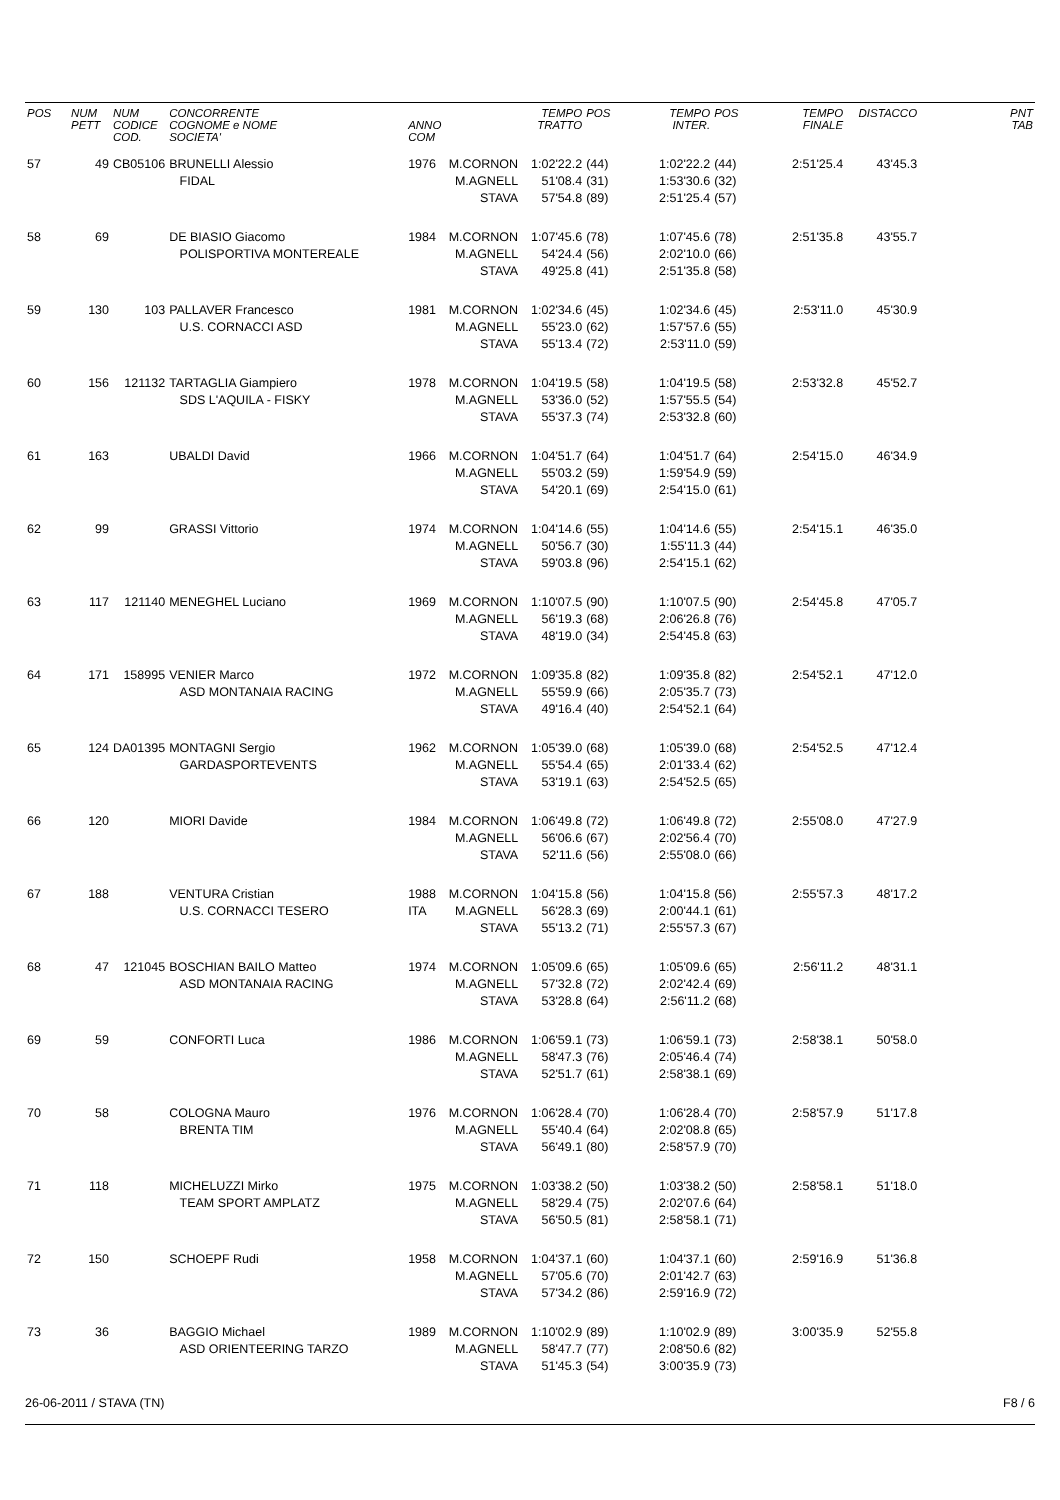| POS | NUM PETT | NUM CODICE COD. | CONCORRENTE COGNOME e NOME SOCIETA' | ANNO COM | | TEMPO TRATTO | POS | TEMPO INTER. | POS | TEMPO FINALE | DISTACCO | PNT TAB |
| --- | --- | --- | --- | --- | --- | --- | --- | --- | --- | --- | --- | --- |
| 57 | 49 | CB05106 | BRUNELLI Alessio FIDAL | 1976 | M.CORNON M.AGNELL STAVA | 1:02'22.2 51'08.4 57'54.8 | (44) (31) (89) | 1:02'22.2 1:53'30.6 2:51'25.4 | (44) (32) (57) | 2:51'25.4 | 43'45.3 | |
| 58 | 69 | | DE BIASIO Giacomo POLISPORTIVA MONTEREALE | 1984 | M.CORNON M.AGNELL STAVA | 1:07'45.6 54'24.4 49'25.8 | (78) (56) (41) | 1:07'45.6 2:02'10.0 2:51'35.8 | (78) (66) (58) | 2:51'35.8 | 43'55.7 | |
| 59 | 130 | 103 | PALLAVER Francesco U.S. CORNACCI ASD | 1981 | M.CORNON M.AGNELL STAVA | 1:02'34.6 55'23.0 55'13.4 | (45) (62) (72) | 1:02'34.6 1:57'57.6 2:53'11.0 | (45) (55) (59) | 2:53'11.0 | 45'30.9 | |
| 60 | 156 | 121132 | TARTAGLIA Giampiero SDS L'AQUILA - FISKY | 1978 | M.CORNON M.AGNELL STAVA | 1:04'19.5 53'36.0 55'37.3 | (58) (52) (74) | 1:04'19.5 1:57'55.5 2:53'32.8 | (58) (54) (60) | 2:53'32.8 | 45'52.7 | |
| 61 | 163 | | UBALDI David | 1966 | M.CORNON M.AGNELL STAVA | 1:04'51.7 55'03.2 54'20.1 | (64) (59) (69) | 1:04'51.7 1:59'54.9 2:54'15.0 | (64) (59) (61) | 2:54'15.0 | 46'34.9 | |
| 62 | 99 | | GRASSI Vittorio | 1974 | M.CORNON M.AGNELL STAVA | 1:04'14.6 50'56.7 59'03.8 | (55) (30) (96) | 1:04'14.6 1:55'11.3 2:54'15.1 | (55) (44) (62) | 2:54'15.1 | 46'35.0 | |
| 63 | 117 | 121140 | MENEGHEL Luciano | 1969 | M.CORNON M.AGNELL STAVA | 1:10'07.5 56'19.3 48'19.0 | (90) (68) (34) | 1:10'07.5 2:06'26.8 2:54'45.8 | (90) (76) (63) | 2:54'45.8 | 47'05.7 | |
| 64 | 171 | 158995 | VENIER Marco ASD MONTANAIA RACING | 1972 | M.CORNON M.AGNELL STAVA | 1:09'35.8 55'59.9 49'16.4 | (82) (66) (40) | 1:09'35.8 2:05'35.7 2:54'52.1 | (82) (73) (64) | 2:54'52.1 | 47'12.0 | |
| 65 | 124 | DA01395 | MONTAGNI Sergio GARDASPORTEVENTS | 1962 | M.CORNON M.AGNELL STAVA | 1:05'39.0 55'54.4 53'19.1 | (68) (65) (63) | 1:05'39.0 2:01'33.4 2:54'52.5 | (68) (62) (65) | 2:54'52.5 | 47'12.4 | |
| 66 | 120 | | MIORI Davide | 1984 | M.CORNON M.AGNELL STAVA | 1:06'49.8 56'06.6 52'11.6 | (72) (67) (56) | 1:06'49.8 2:02'56.4 2:55'08.0 | (72) (70) (66) | 2:55'08.0 | 47'27.9 | |
| 67 | 188 | | VENTURA Cristian U.S. CORNACCI TESERO | 1988 ITA | M.CORNON M.AGNELL STAVA | 1:04'15.8 56'28.3 55'13.2 | (56) (69) (71) | 1:04'15.8 2:00'44.1 2:55'57.3 | (56) (61) (67) | 2:55'57.3 | 48'17.2 | |
| 68 | 47 | 121045 | BOSCHIAN BAILO Matteo ASD MONTANAIA RACING | 1974 | M.CORNON M.AGNELL STAVA | 1:05'09.6 57'32.8 53'28.8 | (65) (72) (64) | 1:05'09.6 2:02'42.4 2:56'11.2 | (65) (69) (68) | 2:56'11.2 | 48'31.1 | |
| 69 | 59 | | CONFORTI Luca | 1986 | M.CORNON M.AGNELL STAVA | 1:06'59.1 58'47.3 52'51.7 | (73) (76) (61) | 1:06'59.1 2:05'46.4 2:58'38.1 | (73) (74) (69) | 2:58'38.1 | 50'58.0 | |
| 70 | 58 | | COLOGNA Mauro BRENTA TIM | 1976 | M.CORNON M.AGNELL STAVA | 1:06'28.4 55'40.4 56'49.1 | (70) (64) (80) | 1:06'28.4 2:02'08.8 2:58'57.9 | (70) (65) (70) | 2:58'57.9 | 51'17.8 | |
| 71 | 118 | | MICHELUZZI Mirko TEAM SPORT AMPLATZ | 1975 | M.CORNON M.AGNELL STAVA | 1:03'38.2 58'29.4 56'50.5 | (50) (75) (81) | 1:03'38.2 2:02'07.6 2:58'58.1 | (50) (64) (71) | 2:58'58.1 | 51'18.0 | |
| 72 | 150 | | SCHOEPF Rudi | 1958 | M.CORNON M.AGNELL STAVA | 1:04'37.1 57'05.6 57'34.2 | (60) (70) (86) | 1:04'37.1 2:01'42.7 2:59'16.9 | (60) (63) (72) | 2:59'16.9 | 51'36.8 | |
| 73 | 36 | | BAGGIO Michael ASD ORIENTEERING TARZO | 1989 | M.CORNON M.AGNELL STAVA | 1:10'02.9 58'47.7 51'45.3 | (89) (77) (54) | 1:10'02.9 2:08'50.6 3:00'35.9 | (89) (82) (73) | 3:00'35.9 | 52'55.8 | |
26-06-2011 / STAVA (TN) F8 / 6